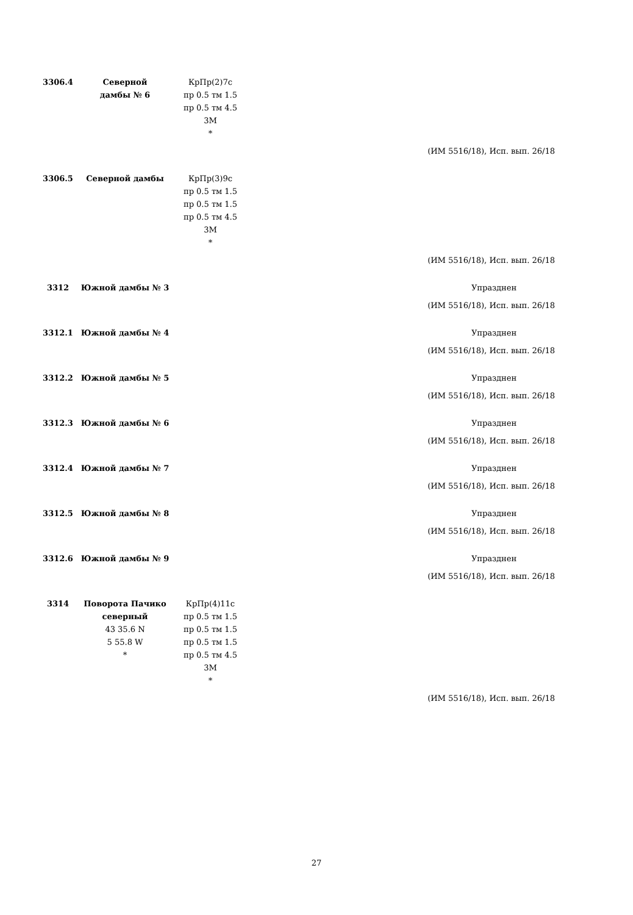| 3306.4 | Северной дамбы № 6 | КрПр(2)7с пр 0.5 тм 1.5 пр 0.5 тм 4.5 3М * | |
| (ИМ 5516/18), Исп. вып. 26/18 | | | |
| 3306.5 | Северной дамбы | КрПр(3)9с пр 0.5 тм 1.5 пр 0.5 тм 1.5 пр 0.5 тм 4.5 3М * | |
| (ИМ 5516/18), Исп. вып. 26/18 | | | |
| 3312 | Южной дамбы № 3 | | Упразднен |
| (ИМ 5516/18), Исп. вып. 26/18 | | | |
| 3312.1 | Южной дамбы № 4 | | Упразднен |
| (ИМ 5516/18), Исп. вып. 26/18 | | | |
| 3312.2 | Южной дамбы № 5 | | Упразднен |
| (ИМ 5516/18), Исп. вып. 26/18 | | | |
| 3312.3 | Южной дамбы № 6 | | Упразднен |
| (ИМ 5516/18), Исп. вып. 26/18 | | | |
| 3312.4 | Южной дамбы № 7 | | Упразднен |
| (ИМ 5516/18), Исп. вып. 26/18 | | | |
| 3312.5 | Южной дамбы № 8 | | Упразднен |
| (ИМ 5516/18), Исп. вып. 26/18 | | | |
| 3312.6 | Южной дамбы № 9 | | Упразднен |
| (ИМ 5516/18), Исп. вып. 26/18 | | | |
| 3314 | Поворота Пачико северный 43 35.6 N 5 55.8 W * | КрПр(4)11с пр 0.5 тм 1.5 пр 0.5 тм 1.5 пр 0.5 тм 1.5 пр 0.5 тм 4.5 3М * | |
| (ИМ 5516/18), Исп. вып. 26/18 | | | |
27